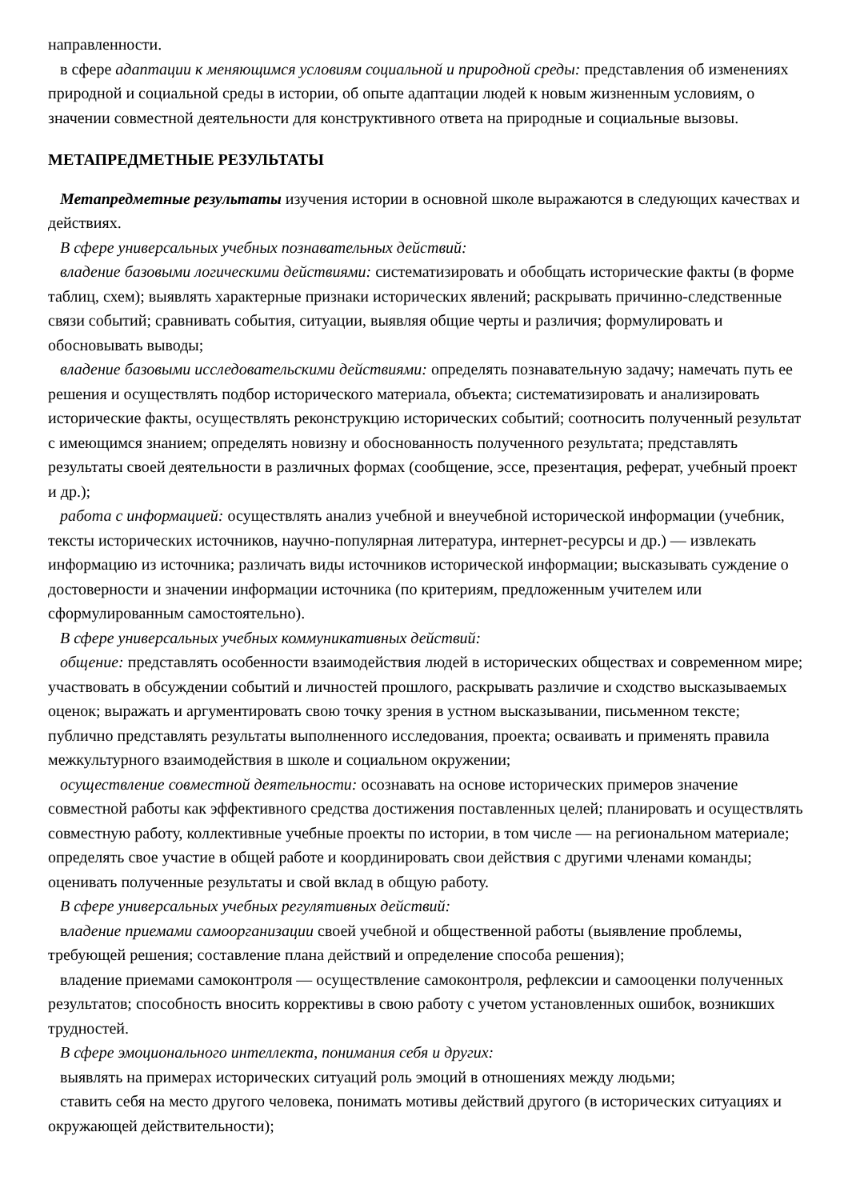направленности.
в сфере адаптации к меняющимся условиям социальной и природной среды: представления об изменениях природной и социальной среды в истории, об опыте адаптации людей к новым жизненным условиям, о значении совместной деятельности для конструктивного ответа на природные и социальные вызовы.
МЕТАПРЕДМЕТНЫЕ РЕЗУЛЬТАТЫ
Метапредметные результаты изучения истории в основной школе выражаются в следующих качествах и действиях.
В сфере универсальных учебных познавательных действий:
владение базовыми логическими действиями: систематизировать и обобщать исторические факты (в форме таблиц, схем); выявлять характерные признаки исторических явлений; раскрывать причинно-следственные связи событий; сравнивать события, ситуации, выявляя общие черты и различия; формулировать и обосновывать выводы;
владение базовыми исследовательскими действиями: определять познавательную задачу; намечать путь ее решения и осуществлять подбор исторического материала, объекта; систематизировать и анализировать исторические факты, осуществлять реконструкцию исторических событий; соотносить полученный результат с имеющимся знанием; определять новизну и обоснованность полученного результата; представлять результаты своей деятельности в различных формах (сообщение, эссе, презентация, реферат, учебный проект и др.);
работа с информацией: осуществлять анализ учебной и внеучебной исторической информации (учебник, тексты исторических источников, научно-популярная литература, интернет-ресурсы и др.) — извлекать информацию из источника; различать виды источников исторической информации; высказывать суждение о достоверности и значении информации источника (по критериям, предложенным учителем или сформулированным самостоятельно).
В сфере универсальных учебных коммуникативных действий:
общение: представлять особенности взаимодействия людей в исторических обществах и современном мире; участвовать в обсуждении событий и личностей прошлого, раскрывать различие и сходство высказываемых оценок; выражать и аргументировать свою точку зрения в устном высказывании, письменном тексте; публично представлять результаты выполненного исследования, проекта; осваивать и применять правила межкультурного взаимодействия в школе и социальном окружении;
осуществление совместной деятельности: осознавать на основе исторических примеров значение совместной работы как эффективного средства достижения поставленных целей; планировать и осуществлять совместную работу, коллективные учебные проекты по истории, в том числе — на региональном материале; определять свое участие в общей работе и координировать свои действия с другими членами команды; оценивать полученные результаты и свой вклад в общую работу.
В сфере универсальных учебных регулятивных действий:
владение приемами самоорганизации своей учебной и общественной работы (выявление проблемы, требующей решения; составление плана действий и определение способа решения);
владение приемами самоконтроля — осуществление самоконтроля, рефлексии и самооценки полученных результатов; способность вносить коррективы в свою работу с учетом установленных ошибок, возникших трудностей.
В сфере эмоционального интеллекта, понимания себя и других:
выявлять на примерах исторических ситуаций роль эмоций в отношениях между людьми;
ставить себя на место другого человека, понимать мотивы действий другого (в исторических ситуациях и окружающей действительности);